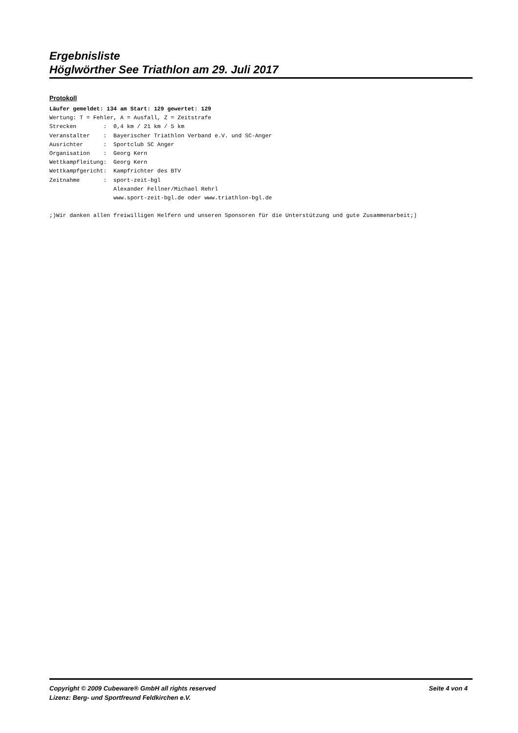Ergebnisliste
Höglwörther See Triathlon am 29. Juli 2017
Protokoll
Läufer gemeldet: 134 am Start: 129 gewertet: 129
Wertung: T = Fehler, A = Ausfall, Z = Zeitstrafe
Strecken        :  0,4 km / 21 km / 5 km
Veranstalter    :  Bayerischer Triathlon Verband e.V. und SC-Anger
Ausrichter      :  Sportclub SC Anger
Organisation    :  Georg Kern
Wettkampfleitung:  Georg Kern
Wettkampfgericht:  Kampfrichter des BTV
Zeitnahme       :  sport-zeit-bgl
                   Alexander Fellner/Michael Rehrl
                   www.sport-zeit-bgl.de oder www.triathlon-bgl.de

;)Wir danken allen freiwilligen Helfern und unseren Sponsoren für die Unterstützung und gute Zusammenarbeit;)
Copyright © 2009 Cubeware® GmbH all rights reserved Seite 4 von 4
Lizenz: Berg- und Sportfreund Feldkirchen e.V.